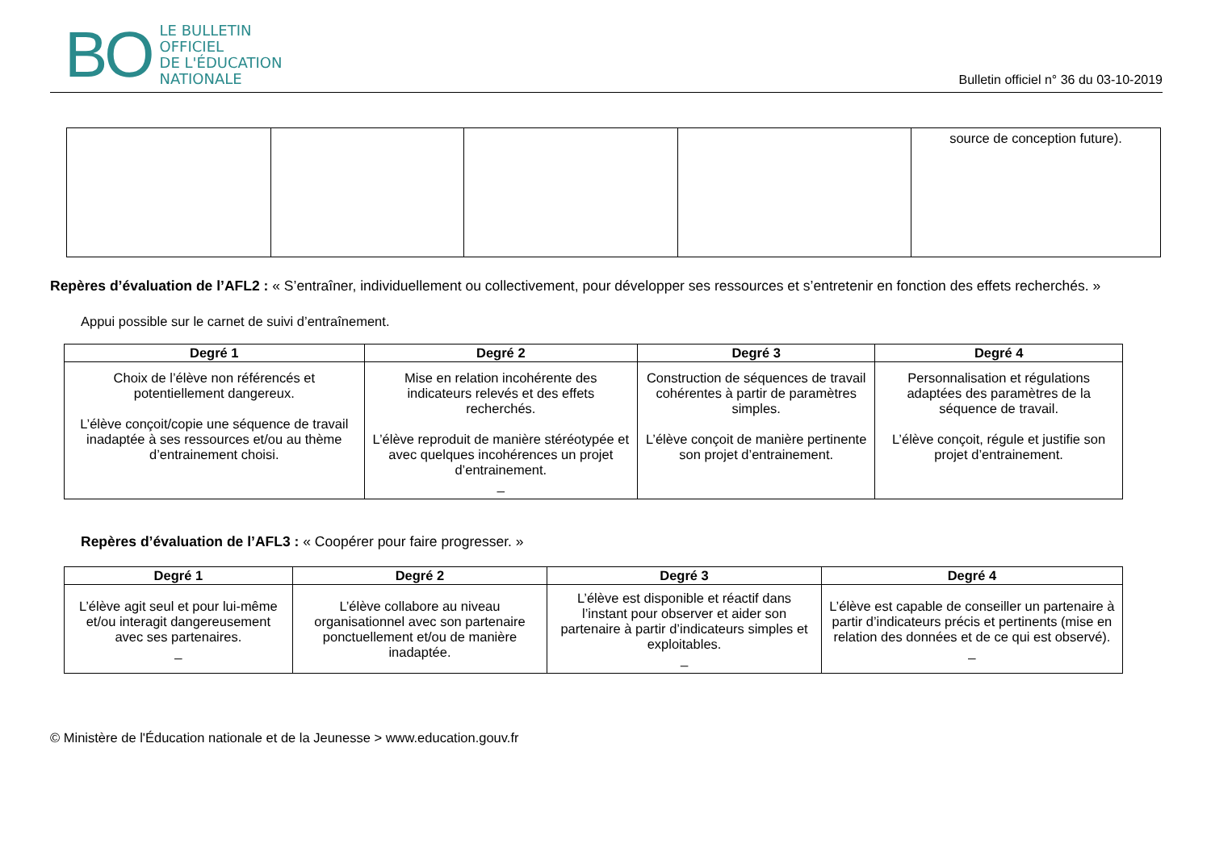BO
LE BULLETIN
OFFICIEL
DE L'ÉDUCATION
NATIONALE
Bulletin officiel n° 36 du 03-10-2019
| | | | | source de conception future). |
Repères d’évaluation de l’AFL2 : « S’entraîner, individuellement ou collectivement, pour développer ses ressources et s’entretenir en fonction des effets recherchés. »
Appui possible sur le carnet de suivi d’entraînement.
| Degré 1 | Degré 2 | Degré 3 | Degré 4 |
| --- | --- | --- | --- |
| Choix de l’élève non référencés et potentiellement dangereux. L’élève conçoit/copie une séquence de travail inadaptée à ses ressources et/ou au thème d’entrainement choisi. | Mise en relation incohérente des indicateurs relevés et des effets recherchés. L’élève reproduit de manière stéréotypée et avec quelques incohérences un projet d’entrainement. _ | Construction de séquences de travail cohérentes à partir de paramètres simples. L’élève conçoit de manière pertinente son projet d’entrainement. | Personnalisation et régulations adaptées des paramètres de la séquence de travail. L’élève conçoit, régule et justifie son projet d’entrainement. |
Repères d’évaluation de l’AFL3 : « Coopérer pour faire progresser. »
| Degré 1 | Degré 2 | Degré 3 | Degré 4 |
| --- | --- | --- | --- |
| L’élève agit seul et pour lui-même et/ou interagit dangereusement avec ses partenaires. _ | L’élève collabore au niveau organisationnel avec son partenaire ponctuellement et/ou de manière inadaptée. | L’élève est disponible et réactif dans l’instant pour observer et aider son partenaire à partir d’indicateurs simples et exploitables. _ | L’élève est capable de conseiller un partenaire à partir d’indicateurs précis et pertinents (mise en relation des données et de ce qui est observé). _ |
© Ministère de l'Éducation nationale et de la Jeunesse > www.education.gouv.fr